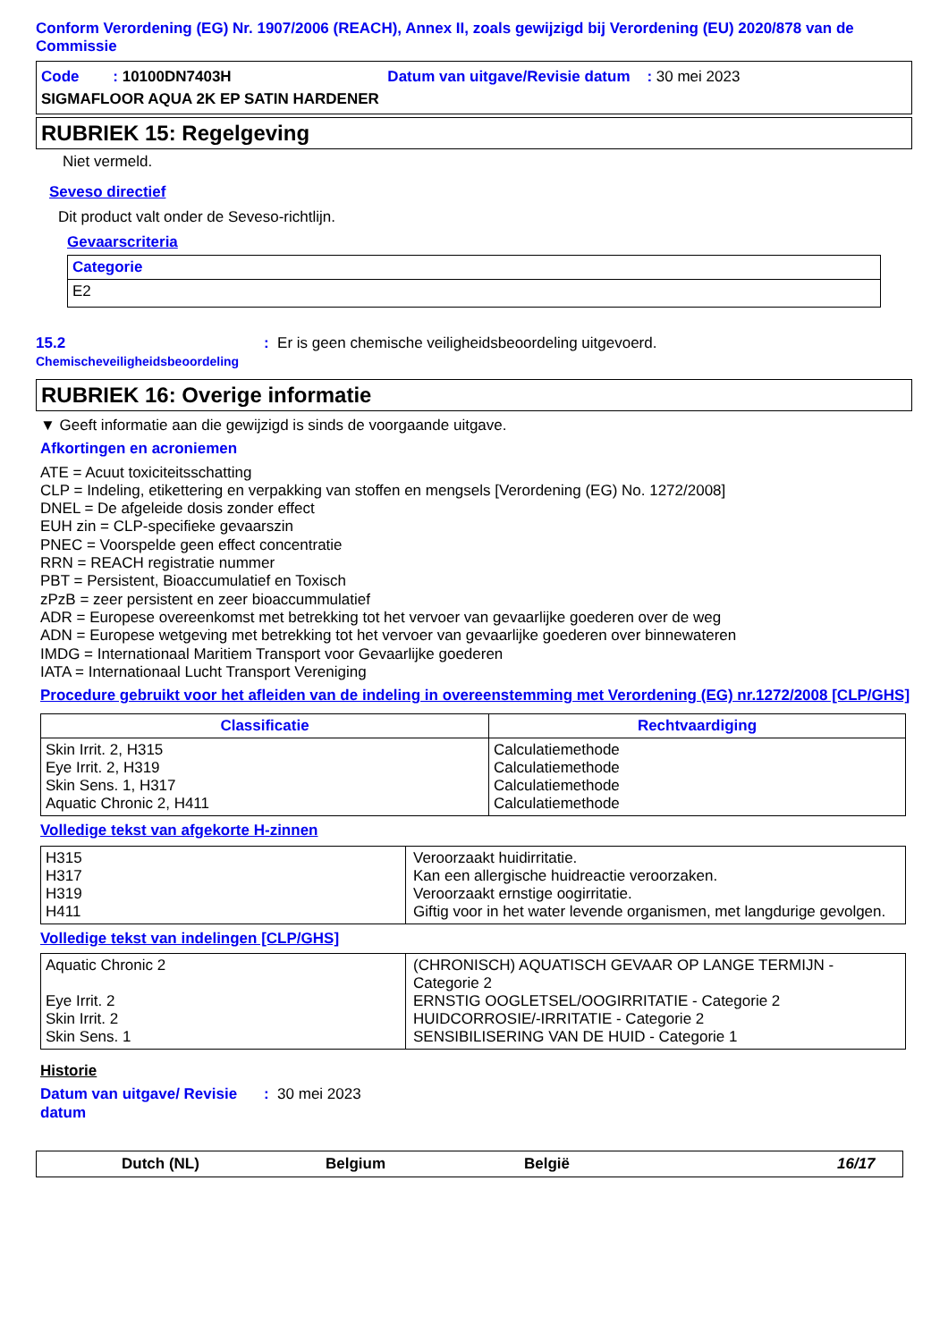Conform Verordening (EG) Nr. 1907/2006 (REACH), Annex II, zoals gewijzigd bij Verordening (EU) 2020/878 van de Commissie
Code : 10100DN7403H Datum van uitgave/Revisie datum : 30 mei 2023
SIGMAFLOOR AQUA 2K EP SATIN HARDENER
RUBRIEK 15: Regelgeving
Niet vermeld.
Seveso directief
Dit product valt onder de Seveso-richtlijn.
Gevaarscriteria
| Categorie |
| --- |
| E2 |
15.2
Chemischeveiligheidsbeoordeling
: Er is geen chemische veiligheidsbeoordeling uitgevoerd.
RUBRIEK 16: Overige informatie
▼ Geeft informatie aan die gewijzigd is sinds de voorgaande uitgave.
Afkortingen en acroniemen
ATE = Acuut toxiciteitsschatting
CLP = Indeling, etikettering en verpakking van stoffen en mengsels [Verordening (EG) No. 1272/2008]
DNEL = De afgeleide dosis zonder effect
EUH zin = CLP-specifieke gevaarszin
PNEC = Voorspelde geen effect concentratie
RRN = REACH registratie nummer
PBT = Persistent, Bioaccumulatief en Toxisch
zPzB = zeer persistent en zeer bioaccummulatief
ADR = Europese overeenkomst met betrekking tot het vervoer van gevaarlijke goederen over de weg
ADN = Europese wetgeving met betrekking tot het vervoer van gevaarlijke goederen over binnewateren
IMDG = Internationaal Maritiem Transport voor Gevaarlijke goederen
IATA = Internationaal Lucht Transport Vereniging
Procedure gebruikt voor het afleiden van de indeling in overeenstemming met Verordening (EG) nr.1272/2008 [CLP/GHS]
| Classificatie | Rechtvaardiging |
| --- | --- |
| Skin Irrit. 2, H315 Eye Irrit. 2, H319 Skin Sens. 1, H317 Aquatic Chronic 2, H411 | Calculatiemethode Calculatiemethode Calculatiemethode Calculatiemethode |
Volledige tekst van afgekorte H-zinnen
| H315 H317 H319 H411 | Veroorzaakt huidirritatie. Kan een allergische huidreactie veroorzaken. Veroorzaakt ernstige oogirritatie. Giftig voor in het water levende organismen, met langdurige gevolgen. |
Volledige tekst van indelingen [CLP/GHS]
| Aquatic Chronic 2 Eye Irrit. 2 Skin Irrit. 2 Skin Sens. 1 | (CHRONISCH) AQUATISCH GEVAAR OP LANGE TERMIJN - Categorie 2 ERNSTIG OOGLETSEL/OOGIRRITATIE - Categorie 2 HUIDCORROSIE/-IRRITATIE - Categorie 2 SENSIBILISERING VAN DE HUID - Categorie 1 |
Historie
Datum van uitgave/ Revisie datum
: 30 mei 2023
Dutch (NL) Belgium België 16/17